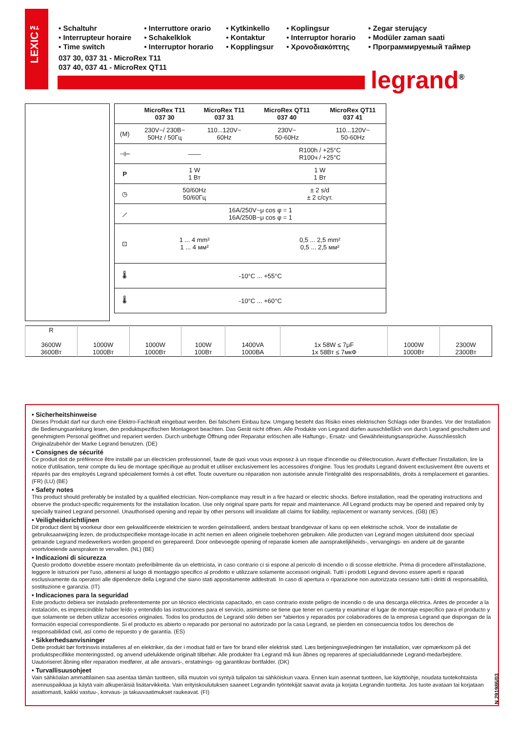• Schaltuhr
• Interrupteur horaire
• Time switch
• Interruttore orario
• Schakelklok
• Interruptor horario
• Kytkinkello
• Kontaktur
• Kopplingsur
• Koplingsur
• Interruptor horario
• Χρονοδιακόπτης
• Zegar sterujący
• Modüler zaman saati
• Программируемый таймер
037 30, 037 31 - MicroRex T11
037 40, 037 41 - MicroRex QT11
LEXIC™
legrand<sup>®</sup>
| | MicroRex T11 037 30 | MicroRex T11 037 31 | MicroRex QT11 037 40 | MicroRex QT11 037 41 |
| --- | --- | --- | --- | --- |
| (M) | 230V~/ 230B~ 50Hz / 50Гц | 110...120V~ 60Hz | 230V~ 50-60Hz | 110...120V~ 50-60Hz |
| ⊣⊢ | —— | | R100h / +25°C R100ч / +25°C | |
| P | 1 W 1 Вт | | 1 W 1 Вт | |
| ◷ | 50/60Hz 50/60Гц | | ± 2 s/d ± 2 с/сут. | |
| ⟋ | 16A/250V~μ cos φ = 1 16A/250B~μ cos φ = 1 | | | |
| ⊡ | 1 ... 4 mm² 1 ... 4 мм² | | 0,5 ... 2,5 mm² 0,5 ... 2,5 мм² | |
| 🌡 | -10°C ... +55°C | | | |
| 🌡 | -10°C ... +60°C | | | |
| R 3600W 3600Вт | 1000W 1000Вт | 1000W 1000Вт | 100W 100Вт | 1400VA 1000ВА | 1x 58W ≤ 7μF 1x 58Вт ≤ 7мкФ | 1000W 1000Вт | 2300W 2300Вт |
• Sicherheitshinweise
Dieses Produkt darf nur durch eine Elektro-Fachkraft eingebaut werden. Bei falschem Einbau bzw. Umgang besteht das Risiko eines elektrischen Schlags oder Brandes. Vor der Installation die Bedienungsanleitung lesen, den produktspezifischen Montageort beachten. Das Gerät nicht öffnen. Alle Produkte von Legrand dürfen ausschließlich von durch Legrand geschultem und genehmigtem Personal geöffnet und repariert werden. Durch unbefugte Öffnung oder Reparatur erlöschen alle Haftungs-, Ersatz- und Gewährleistungsansprüche. Ausschliesslich Originalzubehör der Marke Legrand benutzen. (DE)
• Consignes de sécurité
Ce produit doit de préférence être installé par un électricien professionnel, faute de quoi vous vous exposez à un risque d'incendie ou d'électrocution. Avant d'effectuer l'installation, lire la notice d'utilisation, tenir compte du lieu de montage spécifique au produit et utiliser exclusivement les accessoires d'origine. Tous les produits Legrand doivent exclusivement être ouverts et réparés par des employés Legrand spécialement formés à cet effet. Toute ouverture ou réparation non autorisée annule l'intégralité des responsabilités, droits à remplacement et garanties. (FR) (LU) (BE)
• Safety notes
This product should preferably be installed by a qualified electrician. Non-compliance may result in a fire hazard or electric shocks. Before installation, read the operating instructions and observe the product-specific requirements for the installation location. Use only original spare parts for repair and maintenance. All Legrand products may be opened and repaired only by specially trained Legrand personnel. Unauthorised opening and repair by other persons will invalidate all claims for liability, replacement or warranty services. (GB) (IE)
• Veiligheidsrichtlijnen
Dit product dient bij voorkeur door een gekwalificeerde elektricien te worden geïnstalleerd, anders bestaat brandgevaar of kans op een elektrische schok. Voor de installatie de gebruiksaanwijzing lezen, de productspecifieke montage-locatie in acht nemen en alleen originele toebehoren gebruiken. Alle producten van Legrand mogen uitsluitend door speciaal getrainde Legrand medewerkers worden geopend en gerepareerd. Door onbevoegde opening of reparatie komen alle aansprakelijkheids-, vervangings- en andere uit de garantie voortvloeiende aanspraken te vervallen. (NL) (BE)
• Indicazioni di sicurezza
Questo prodotto dovrebbe essere montato preferibilmente da un elettricista, in caso contrario ci si espone al pericolo di incendio o di scosse elettriche. Prima di procedere all'installazione, leggere le istruzioni per l'uso, attenersi al luogo di montaggio specifico al prodotto e utilizzare solamente accessori originali. Tutti i prodotti Legrand devono essere aperti e riparati esclusivamente da operatori alle dipendenze della Legrand che siano stati appositamente addestrati. In caso di apertura o riparazione non autorizzata cessano tutti i diritti di responsabilità, sostituzione e garanzia. (IT)
• Indicaciones para la seguridad
Este producto debiera ser instalado preferentemente por un técnico electricista capacitado, en caso contrario existe peligro de incendio o de una descarga eléctrica. Antes de proceder a la instalación, es imprescindible haber leído y entendido las instrucciones para el servicio, asimismo se tiene que tener en cuenta y examinar el lugar de montaje específico para el producto y que solamente se deben utilizar accesorios originales. Todos los productos de Legrand sólo deben ser *abiertos y reparados por colaboradores de la empresa Legrand que dispongan de la formación especial correspondiente. Si el producto es abierto o reparado por personal no autorizado por la casa Legrand, se pierden en consecuencia todos los derechos de responsabilidad civil, así como de repuesto y de garantía. (ES)
• Sikkerhedsanvisninger
Dette produkt bør fortrinsvis installeres af en elektriker, da der i modsat fald er fare for brand eller elektrisk stød. Læs betjeningsvejledningen før installation, vær opmærksom på det produktspecifikke monteringssted, og anvend udelukkende originalt tilbehør. Alle produkter fra Legrand må kun åbnes og repareres af specialuddannede Legrand-medarbejdere. Uautoriseret åbning eller reparation medfører, at alle ansvars-, erstatnings- og garantikrav bortfalder. (DK)
• Turvallisuusohjeet
Vain sähköalan ammattilainen saa asentaa tämän tuotteen, sillä muutoin voi syntyä tulipalon tai sähköiskun vaara. Ennen kuin asennat tuotteen, lue käyttöohje, noudata tuotekohtaista asennuspaikkaa ja käytä vain alkuperäisiä lisätarvikkeita. Vain erityiskoulutuksen saaneet Legrandin työntekijät saavat avata ja korjata Legrandin tuotteita. Jos tuote avataan tai korjataan asiattomasti, kaikki vastuu-, korvaus- ja takuuvaatimukset raukeavat. (FI)
N 291986/03